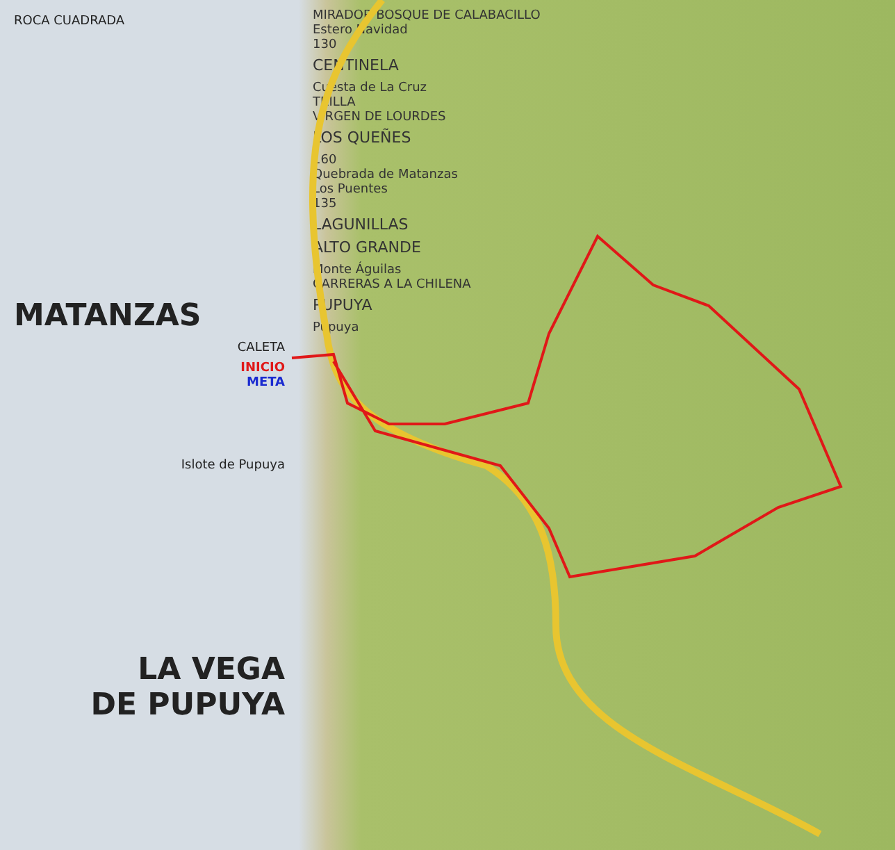ROCA CUADRADA
MATANZAS
CALETA
INICIO
META
Islote de Pupuya
LA VEGA
DE PUPUYA
MIRADOR BOSQUE DE CALABACILLO
Estero Navidad
130
CENTINELA
Cuesta de La Cruz
TRILLA
VIRGEN DE LOURDES
LOS QUEÑES
160
Quebrada de Matanzas
Los Puentes
135
LAGUNILLAS
ALTO GRANDE
Monte Águilas
CARRERAS A LA CHILENA
PUPUYA
Pupuya